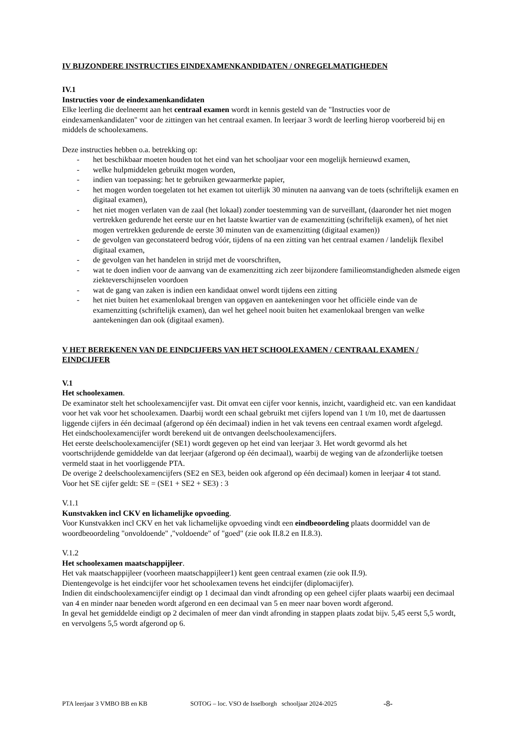IV BIJZONDERE INSTRUCTIES EINDEXAMENKANDIDATEN / ONREGELMATIGHEDEN
IV.1
Instructies voor de eindexamenkandidaten
Elke leerling die deelneemt aan het centraal examen wordt in kennis gesteld van de "Instructies voor de eindexamenkandidaten" voor de zittingen van het centraal examen. In leerjaar 3 wordt de leerling hierop voorbereid bij en middels de schoolexamens.
Deze instructies hebben o.a. betrekking op:
- het beschikbaar moeten houden tot het eind van het schooljaar voor een mogelijk hernieuwd examen,
- welke hulpmiddelen gebruikt mogen worden,
- indien van toepassing: het te gebruiken gewaarmerkte papier,
- het mogen worden toegelaten tot het examen tot uiterlijk 30 minuten na aanvang van de toets (schriftelijk examen en digitaal examen),
- het niet mogen verlaten van de zaal (het lokaal) zonder toestemming van de surveillant, (daaronder het niet mogen vertrekken gedurende het eerste uur en het laatste kwartier van de examenzitting (schriftelijk examen), of het niet mogen vertrekken gedurende de eerste 30 minuten van de examenzitting (digitaal examen))
- de gevolgen van geconstateerd bedrog vóór, tijdens of na een zitting van het centraal examen / landelijk flexibel digitaal examen,
- de gevolgen van het handelen in strijd met de voorschriften,
- wat te doen indien voor de aanvang van de examenzitting zich zeer bijzondere familieomstandigheden alsmede eigen ziekteverschijnselen voordoen
- wat de gang van zaken is indien een kandidaat onwel wordt tijdens een zitting
- het niet buiten het examenlokaal brengen van opgaven en aantekeningen voor het officiële einde van de examenzitting (schriftelijk examen), dan wel het geheel nooit buiten het examenlokaal brengen van welke aantekeningen dan ook (digitaal examen).
V HET BEREKENEN VAN DE EINDCIJFERS VAN HET SCHOOLEXAMEN / CENTRAAL EXAMEN / EINDCIJFER
V.1
Het schoolexamen.
De examinator stelt het schoolexamencijfer vast. Dit omvat een cijfer voor kennis, inzicht, vaardigheid etc. van een kandidaat voor het vak voor het schoolexamen. Daarbij wordt een schaal gebruikt met cijfers lopend van 1 t/m 10, met de daartussen liggende cijfers in één decimaal (afgerond op één decimaal) indien in het vak tevens een centraal examen wordt afgelegd.
Het eindschoolexamencijfer wordt berekend uit de ontvangen deelschoolexamencijfers.
Het eerste deelschoolexamencijfer (SE1) wordt gegeven op het eind van leerjaar 3. Het wordt gevormd als het voortschrijdende gemiddelde van dat leerjaar (afgerond op één decimaal), waarbij de weging van de afzonderlijke toetsen vermeld staat in het voorliggende PTA.
De overige 2 deelschoolexamencijfers (SE2 en SE3, beiden ook afgerond op één decimaal) komen in leerjaar 4 tot stand.
Voor het SE cijfer geldt: SE = (SE1 + SE2 + SE3) : 3
V.1.1
Kunstvakken incl CKV en lichamelijke opvoeding.
Voor Kunstvakken incl CKV en het vak lichamelijke opvoeding vindt een eindbeoordeling plaats doormiddel van de woordbeoordeling "onvoldoende" ,"voldoende" of "goed" (zie ook II.8.2 en II.8.3).
V.1.2
Het schoolexamen maatschappijleer.
Het vak maatschappijleer (voorheen maatschappijleer1) kent geen centraal examen (zie ook II.9).
Dientengevolge is het eindcijfer voor het schoolexamen tevens het eindcijfer (diplomacijfer).
Indien dit eindschoolexamencijfer eindigt op 1 decimaal dan vindt afronding op een geheel cijfer plaats waarbij een decimaal van 4 en minder naar beneden wordt afgerond en een decimaal van 5 en meer naar boven wordt afgerond.
In geval het gemiddelde eindigt op 2 decimalen of meer dan vindt afronding in stappen plaats zodat bijv. 5,45 eerst 5,5 wordt, en vervolgens 5,5 wordt afgerond op 6.
PTA leerjaar 3 VMBO BB en KB SOTOG – loc. VSO de Isselborgh schooljaar 2024-2025 -8-